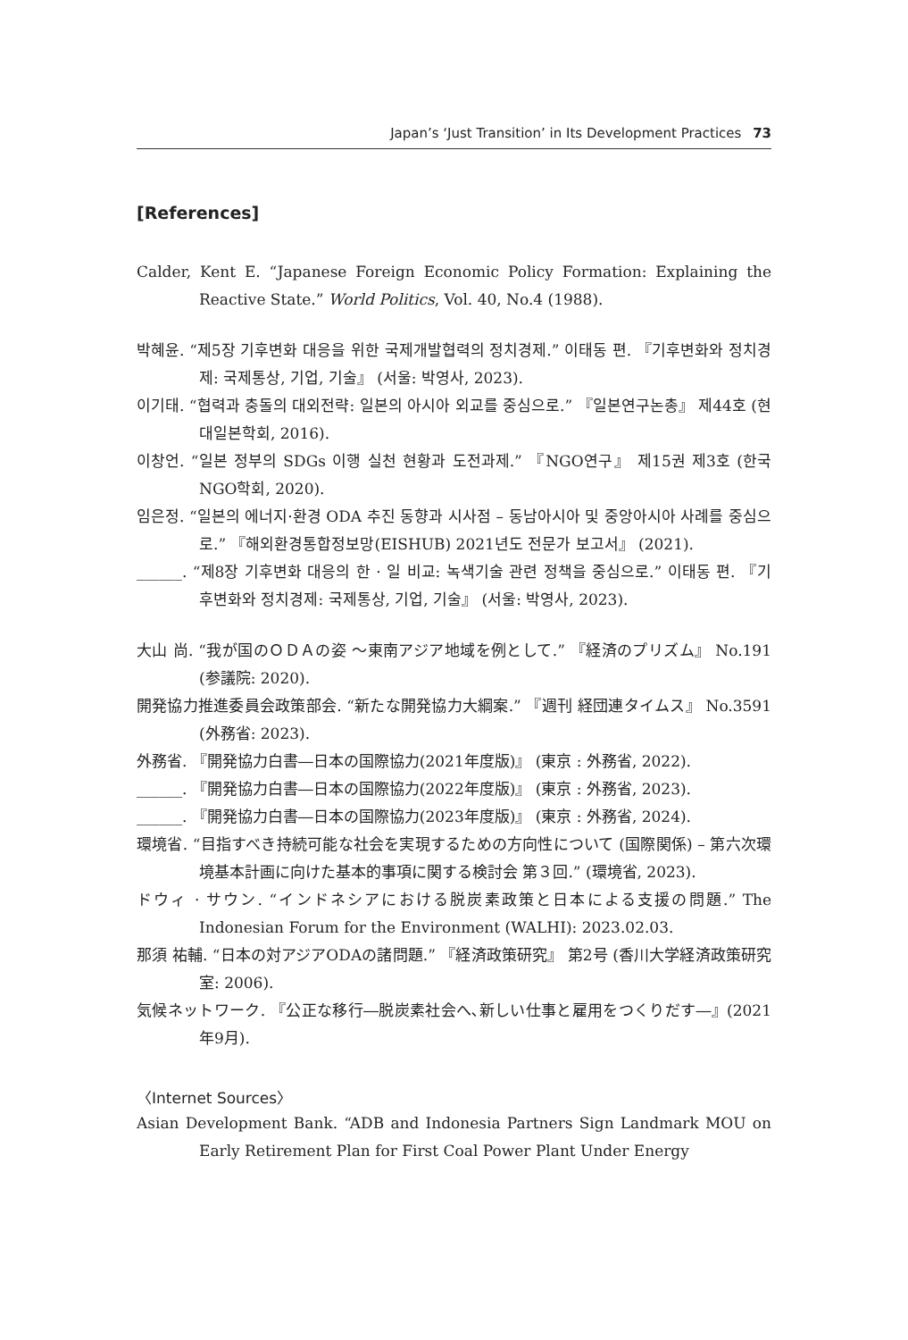Japan’s ‘Just Transition’ in Its Development Practices 73
[References]
Calder, Kent E. “Japanese Foreign Economic Policy Formation: Explaining the Reactive State.” World Politics, Vol. 40, No.4 (1988).
박혜윤. “제5장 기후변화 대응을 위한 국제개발협력의 정치경제.” 이태동 편. 『기후변화와 정치경제: 국제통상, 기업, 기술』 (서울: 박영사, 2023).
이기태. “협력과 충돌의 대외전략: 일본의 아시아 외교를 중심으로.” 『일본연구논총』 제44호 (현대일본학회, 2016).
이창언. “일본 정부의 SDGs 이행 실천 현황과 도전과제.” 『NGO연구』 제15권 제3호 (한국 NGO학회, 2020).
임은정. “일본의 에너지·환경 ODA 추진 동향과 시사점 – 동남아시아 및 중앙아시아 사례를 중심으로.” 『해외환경통합정보망(EISHUB) 2021년도 전문가 보고서』 (2021).
______. “제8장 기후변화 대응의 한 · 일 비교: 녹색기술 관련 정책을 중심으로.” 이태동 편. 『기후변화와 정치경제: 국제통상, 기업, 기술』 (서울: 박영사, 2023).
大山 尚. “我が国のＯＤＡの姿 ～東南アジア地域を例として.” 『経済のプリズム』 No.191 (参議院: 2020).
開発協力推進委員会政策部会. “新たな開発協力大綱案.” 『週刊 経団連タイムス』 No.3591 (外務省: 2023).
外務省. 『開発協力白書―日本の国際協力(2021年度版)』 (東京 : 外務省, 2022).
______. 『開発協力白書―日本の国際協力(2022年度版)』 (東京 : 外務省, 2023).
______. 『開発協力白書―日本の国際協力(2023年度版)』 (東京 : 外務省, 2024).
環境省. “目指すべき持続可能な社会を実現するための方向性について (国際関係) – 第六次環境基本計画に向けた基本的事項に関する検討会 第３回.” (環境省, 2023).
ドウィ · サウン. “インドネシアにおける脱炭素政策と日本による支援の問題.” The Indonesian Forum for the Environment (WALHI): 2023.02.03.
那須 祐輔. “日本の対アジアODAの諸問題.” 『経済政策研究』 第2号 (香川大学経済政策研究室: 2006).
気候ネットワーク. 『公正な移行―脱炭素社会へ､新しい仕事と雇用をつくりだす―』(2021年9月).
〈Internet Sources〉
Asian Development Bank. “ADB and Indonesia Partners Sign Landmark MOU on Early Retirement Plan for First Coal Power Plant Under Energy